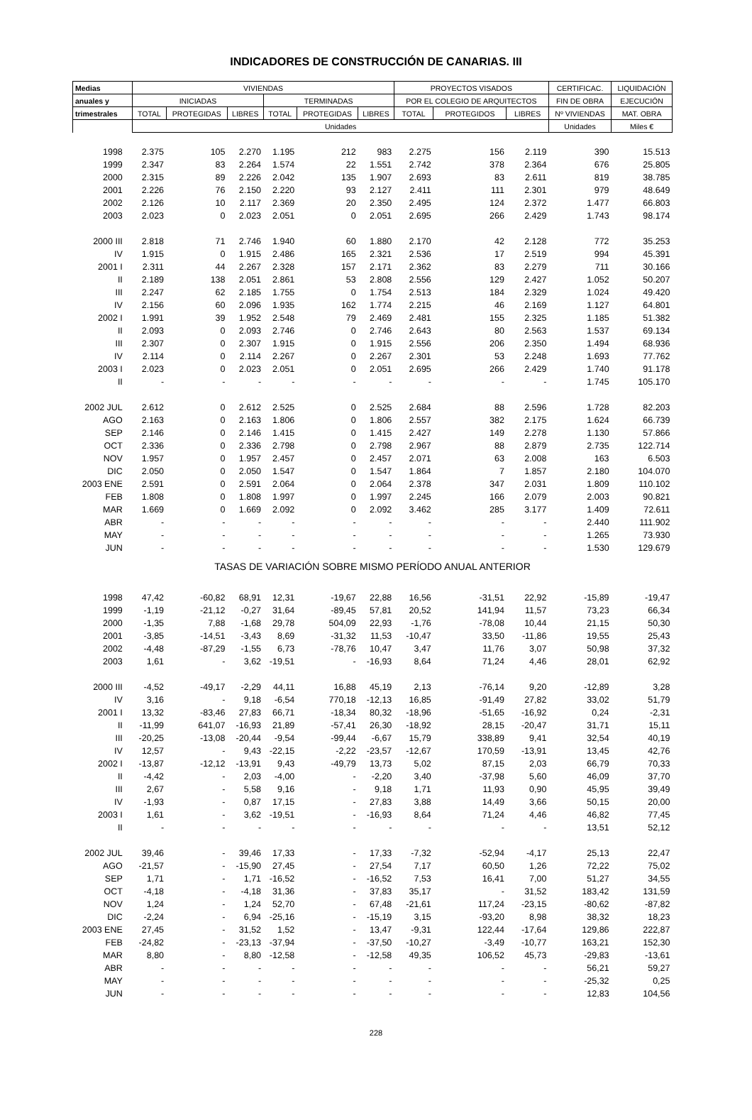INDICADORES DE CONSTRUCCIÓN DE CANARIAS. III
| Medias | VIVIENDAS | | | | | | PROYECTOS VISADOS | | | CERTIFICAC. | LIQUIDACIÓN |
| --- | --- | --- | --- | --- | --- | --- | --- | --- | --- | --- | --- |
| anuales y | INICIADAS | | | TERMINADAS | | | POR EL COLEGIO DE ARQUITECTOS | | | FIN DE OBRA | EJECUCIÓN |
| trimestrales | TOTAL | PROTEGIDAS | LIBRES | TOTAL | PROTEGIDAS | LIBRES | TOTAL | PROTEGIDOS | LIBRES | Nº VIVIENDAS | MAT. OBRA |
| | Unidades | | | | | | | | | Unidades | Miles € |
| 1998 | 2.375 | 105 | 2.270 | 1.195 | 212 | 983 | 2.275 | 156 | 2.119 | 390 | 15.513 |
| 1999 | 2.347 | 83 | 2.264 | 1.574 | 22 | 1.551 | 2.742 | 378 | 2.364 | 676 | 25.805 |
| 2000 | 2.315 | 89 | 2.226 | 2.042 | 135 | 1.907 | 2.693 | 83 | 2.611 | 819 | 38.785 |
| 2001 | 2.226 | 76 | 2.150 | 2.220 | 93 | 2.127 | 2.411 | 111 | 2.301 | 979 | 48.649 |
| 2002 | 2.126 | 10 | 2.117 | 2.369 | 20 | 2.350 | 2.495 | 124 | 2.372 | 1.477 | 66.803 |
| 2003 | 2.023 | 0 | 2.023 | 2.051 | 0 | 2.051 | 2.695 | 266 | 2.429 | 1.743 | 98.174 |
| 2000 III | 2.818 | 71 | 2.746 | 1.940 | 60 | 1.880 | 2.170 | 42 | 2.128 | 772 | 35.253 |
| IV | 1.915 | 0 | 1.915 | 2.486 | 165 | 2.321 | 2.536 | 17 | 2.519 | 994 | 45.391 |
| 2001 I | 2.311 | 44 | 2.267 | 2.328 | 157 | 2.171 | 2.362 | 83 | 2.279 | 711 | 30.166 |
| II | 2.189 | 138 | 2.051 | 2.861 | 53 | 2.808 | 2.556 | 129 | 2.427 | 1.052 | 50.207 |
| III | 2.247 | 62 | 2.185 | 1.755 | 0 | 1.754 | 2.513 | 184 | 2.329 | 1.024 | 49.420 |
| IV | 2.156 | 60 | 2.096 | 1.935 | 162 | 1.774 | 2.215 | 46 | 2.169 | 1.127 | 64.801 |
| 2002 I | 1.991 | 39 | 1.952 | 2.548 | 79 | 2.469 | 2.481 | 155 | 2.325 | 1.185 | 51.382 |
| II | 2.093 | 0 | 2.093 | 2.746 | 0 | 2.746 | 2.643 | 80 | 2.563 | 1.537 | 69.134 |
| III | 2.307 | 0 | 2.307 | 1.915 | 0 | 1.915 | 2.556 | 206 | 2.350 | 1.494 | 68.936 |
| IV | 2.114 | 0 | 2.114 | 2.267 | 0 | 2.267 | 2.301 | 53 | 2.248 | 1.693 | 77.762 |
| 2003 I | 2.023 | 0 | 2.023 | 2.051 | 0 | 2.051 | 2.695 | 266 | 2.429 | 1.740 | 91.178 |
| II | - | - | - | - | - | - | - | - | - | 1.745 | 105.170 |
| 2002 JUL | 2.612 | 0 | 2.612 | 2.525 | 0 | 2.525 | 2.684 | 88 | 2.596 | 1.728 | 82.203 |
| AGO | 2.163 | 0 | 2.163 | 1.806 | 0 | 1.806 | 2.557 | 382 | 2.175 | 1.624 | 66.739 |
| SEP | 2.146 | 0 | 2.146 | 1.415 | 0 | 1.415 | 2.427 | 149 | 2.278 | 1.130 | 57.866 |
| OCT | 2.336 | 0 | 2.336 | 2.798 | 0 | 2.798 | 2.967 | 88 | 2.879 | 2.735 | 122.714 |
| NOV | 1.957 | 0 | 1.957 | 2.457 | 0 | 2.457 | 2.071 | 63 | 2.008 | 163 | 6.503 |
| DIC | 2.050 | 0 | 2.050 | 1.547 | 0 | 1.547 | 1.864 | 7 | 1.857 | 2.180 | 104.070 |
| 2003 ENE | 2.591 | 0 | 2.591 | 2.064 | 0 | 2.064 | 2.378 | 347 | 2.031 | 1.809 | 110.102 |
| FEB | 1.808 | 0 | 1.808 | 1.997 | 0 | 1.997 | 2.245 | 166 | 2.079 | 2.003 | 90.821 |
| MAR | 1.669 | 0 | 1.669 | 2.092 | 0 | 2.092 | 3.462 | 285 | 3.177 | 1.409 | 72.611 |
| ABR | - | - | - | - | - | - | - | - | - | 2.440 | 111.902 |
| MAY | - | - | - | - | - | - | - | - | - | 1.265 | 73.930 |
| JUN | - | - | - | - | - | - | - | - | - | 1.530 | 129.679 |
| TASAS DE VARIACIÓN SOBRE MISMO PERÍODO ANUAL ANTERIOR | | | | | | | | | | | |
| 1998 | 47,42 | -60,82 | 68,91 | 12,31 | -19,67 | 22,88 | 16,56 | -31,51 | 22,92 | -15,89 | -19,47 |
| 1999 | -1,19 | -21,12 | -0,27 | 31,64 | -89,45 | 57,81 | 20,52 | 141,94 | 11,57 | 73,23 | 66,34 |
| 2000 | -1,35 | 7,88 | -1,68 | 29,78 | 504,09 | 22,93 | -1,76 | -78,08 | 10,44 | 21,15 | 50,30 |
| 2001 | -3,85 | -14,51 | -3,43 | 8,69 | -31,32 | 11,53 | -10,47 | 33,50 | -11,86 | 19,55 | 25,43 |
| 2002 | -4,48 | -87,29 | -1,55 | 6,73 | -78,76 | 10,47 | 3,47 | 11,76 | 3,07 | 50,98 | 37,32 |
| 2003 | 1,61 | - | 3,62 | -19,51 | - | -16,93 | 8,64 | 71,24 | 4,46 | 28,01 | 62,92 |
| 2000 III | -4,52 | -49,17 | -2,29 | 44,11 | 16,88 | 45,19 | 2,13 | -76,14 | 9,20 | -12,89 | 3,28 |
| IV | 3,16 | - | 9,18 | -6,54 | 770,18 | -12,13 | 16,85 | -91,49 | 27,82 | 33,02 | 51,79 |
| 2001 I | 13,32 | -83,46 | 27,83 | 66,71 | -18,34 | 80,32 | -18,96 | -51,65 | -16,92 | 0,24 | -2,31 |
| II | -11,99 | 641,07 | -16,93 | 21,89 | -57,41 | 26,30 | -18,92 | 28,15 | -20,47 | 31,71 | 15,11 |
| III | -20,25 | -13,08 | -20,44 | -9,54 | -99,44 | -6,67 | 15,79 | 338,89 | 9,41 | 32,54 | 40,19 |
| IV | 12,57 | - | 9,43 | -22,15 | -2,22 | -23,57 | -12,67 | 170,59 | -13,91 | 13,45 | 42,76 |
| 2002 I | -13,87 | -12,12 | -13,91 | 9,43 | -49,79 | 13,73 | 5,02 | 87,15 | 2,03 | 66,79 | 70,33 |
| II | -4,42 | - | 2,03 | -4,00 | - | -2,20 | 3,40 | -37,98 | 5,60 | 46,09 | 37,70 |
| III | 2,67 | - | 5,58 | 9,16 | - | 9,18 | 1,71 | 11,93 | 0,90 | 45,95 | 39,49 |
| IV | -1,93 | - | 0,87 | 17,15 | - | 27,83 | 3,88 | 14,49 | 3,66 | 50,15 | 20,00 |
| 2003 I | 1,61 | - | 3,62 | -19,51 | - | -16,93 | 8,64 | 71,24 | 4,46 | 46,82 | 77,45 |
| II | - | - | - | - | - | - | - | - | - | 13,51 | 52,12 |
| 2002 JUL | 39,46 | - | 39,46 | 17,33 | - | 17,33 | -7,32 | -52,94 | -4,17 | 25,13 | 22,47 |
| AGO | -21,57 | - | -15,90 | 27,45 | - | 27,54 | 7,17 | 60,50 | 1,26 | 72,22 | 75,02 |
| SEP | 1,71 | - | 1,71 | -16,52 | - | -16,52 | 7,53 | 16,41 | 7,00 | 51,27 | 34,55 |
| OCT | -4,18 | - | -4,18 | 31,36 | - | 37,83 | 35,17 | - | 31,52 | 183,42 | 131,59 |
| NOV | 1,24 | - | 1,24 | 52,70 | - | 67,48 | -21,61 | 117,24 | -23,15 | -80,62 | -87,82 |
| DIC | -2,24 | - | 6,94 | -25,16 | - | -15,19 | 3,15 | -93,20 | 8,98 | 38,32 | 18,23 |
| 2003 ENE | 27,45 | - | 31,52 | 1,52 | - | 13,47 | -9,31 | 122,44 | -17,64 | 129,86 | 222,87 |
| FEB | -24,82 | - | -23,13 | -37,94 | - | -37,50 | -10,27 | -3,49 | -10,77 | 163,21 | 152,30 |
| MAR | 8,80 | - | 8,80 | -12,58 | - | -12,58 | 49,35 | 106,52 | 45,73 | -29,83 | -13,61 |
| ABR | - | - | - | - | - | - | - | - | - | 56,21 | 59,27 |
| MAY | - | - | - | - | - | - | - | - | - | -25,32 | 0,25 |
| JUN | - | - | - | - | - | - | - | - | - | 12,83 | 104,56 |
228